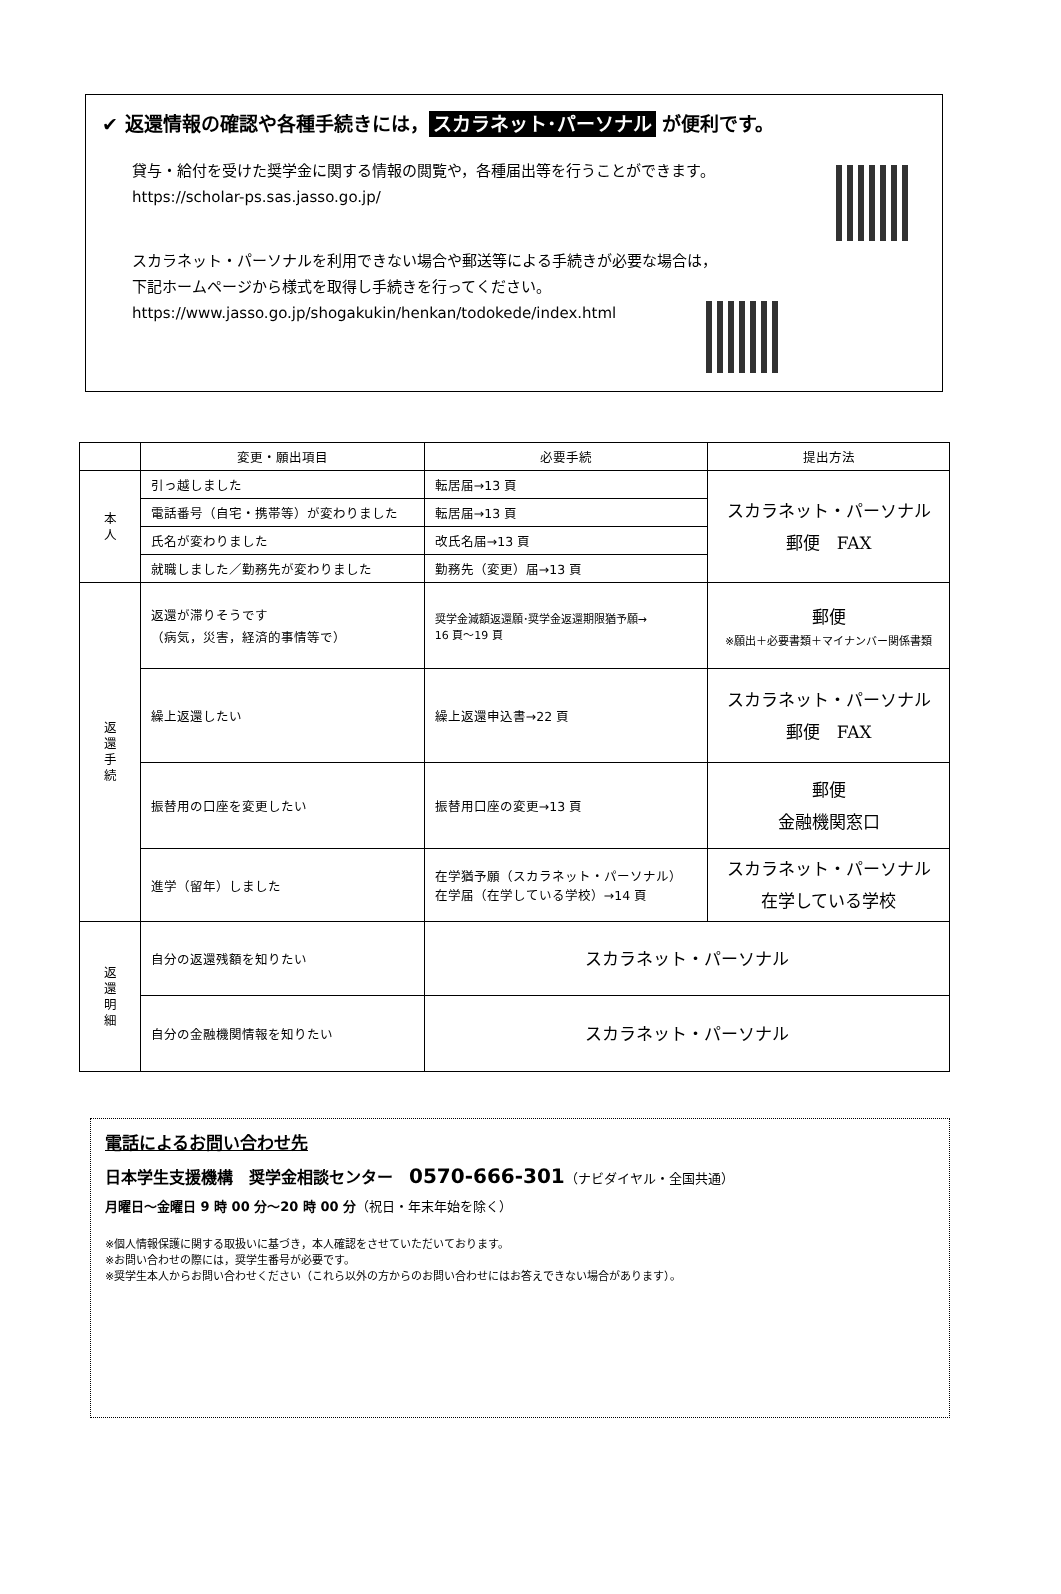✔ 返還情報の確認や各種手続きには， スカラネット･パーソナル が便利です。
貸与・給付を受けた奨学金に関する情報の閲覧や，各種届出等を行うことができます。
https://scholar-ps.sas.jasso.go.jp/
スカラネット・パーソナルを利用できない場合や郵送等による手続きが必要な場合は，
下記ホームページから様式を取得し手続きを行ってください。
https://www.jasso.go.jp/shogakukin/henkan/todokede/index.html
| | 変更・願出項目 | 必要手続 | 提出方法 |
| --- | --- | --- | --- |
| 本 人 | 引っ越しました | 転居届→13 頁 | スカラネット・パーソナル 郵便 FAX |
| | 電話番号（自宅・携帯等）が変わりました | 転居届→13 頁 | |
| | 氏名が変わりました | 改氏名届→13 頁 | |
| | 就職しました／勤務先が変わりました | 勤務先（変更）届→13 頁 | |
| 返 還 手 続 | 返還が滞りそうです （病気，災害，経済的事情等で） | 奨学金減額返還願･奨学金返還期限猶予願→ 16 頁～19 頁 | 郵便 ※願出＋必要書類＋マイナンバー関係書類 |
| | 繰上返還したい | 繰上返還申込書→22 頁 | スカラネット・パーソナル 郵便 FAX |
| | 振替用の口座を変更したい | 振替用口座の変更→13 頁 | 郵便 金融機関窓口 |
| | 進学（留年）しました | 在学猶予願（スカラネット・パーソナル） 在学届（在学している学校）→14 頁 | スカラネット・パーソナル 在学している学校 |
| 返 還 明 細 | 自分の返還残額を知りたい | スカラネット・パーソナル | |
| | 自分の金融機関情報を知りたい | スカラネット・パーソナル | |
電話によるお問い合わせ先
日本学生支援機構　奨学金相談センター　0570-666-301（ナビダイヤル・全国共通）
月曜日～金曜日 9 時 00 分～20 時 00 分（祝日・年末年始を除く）
※個人情報保護に関する取扱いに基づき，本人確認をさせていただいております。
※お問い合わせの際には，奨学生番号が必要です。
※奨学生本人からお問い合わせください（これら以外の方からのお問い合わせにはお答えできない場合があります）。